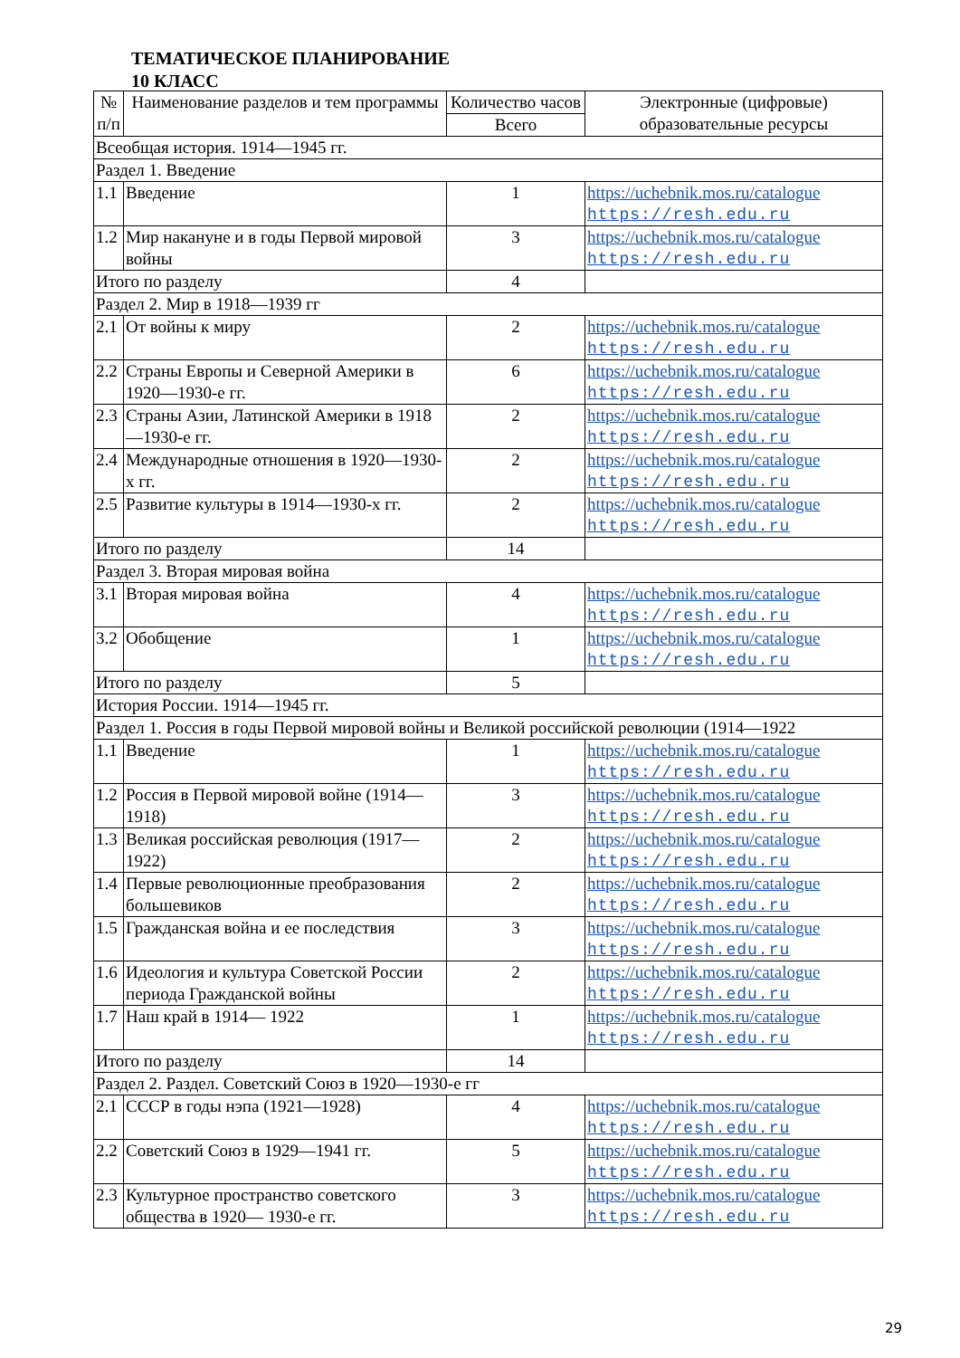ТЕМАТИЧЕСКОЕ ПЛАНИРОВАНИЕ
10 КЛАСС
| № п/п | Наименование разделов и тем программы | Количество часов | Электронные (цифровые) образовательные ресурсы |
| --- | --- | --- | --- |
| | | Всего | |
| Всеобщая история. 1914—1945 гг. | | | |
| Раздел 1. Введение | | | |
| 1.1 | Введение | 1 | https://uchebnik.mos.ru/catalogue https://resh.edu.ru |
| 1.2 | Мир накануне и в годы Первой мировой войны | 3 | https://uchebnik.mos.ru/catalogue https://resh.edu.ru |
| Итого по разделу | | 4 | |
| Раздел 2. Мир в 1918—1939 гг | | | |
| 2.1 | От войны к миру | 2 | https://uchebnik.mos.ru/catalogue https://resh.edu.ru |
| 2.2 | Страны Европы и Северной Америки в 1920—1930-е гг. | 6 | https://uchebnik.mos.ru/catalogue https://resh.edu.ru |
| 2.3 | Страны Азии, Латинской Америки в 1918—1930-е гг. | 2 | https://uchebnik.mos.ru/catalogue https://resh.edu.ru |
| 2.4 | Международные отношения в 1920—1930-х гг. | 2 | https://uchebnik.mos.ru/catalogue https://resh.edu.ru |
| 2.5 | Развитие культуры в 1914—1930-х гг. | 2 | https://uchebnik.mos.ru/catalogue https://resh.edu.ru |
| Итого по разделу | | 14 | |
| Раздел 3. Вторая мировая война | | | |
| 3.1 | Вторая мировая война | 4 | https://uchebnik.mos.ru/catalogue https://resh.edu.ru |
| 3.2 | Обобщение | 1 | https://uchebnik.mos.ru/catalogue https://resh.edu.ru |
| Итого по разделу | | 5 | |
| История России. 1914—1945 гг. | | | |
| Раздел 1. Россия в годы Первой мировой войны и Великой российской революции (1914—1922 | | | |
| 1.1 | Введение | 1 | https://uchebnik.mos.ru/catalogue https://resh.edu.ru |
| 1.2 | Россия в Первой мировой войне (1914—1918) | 3 | https://uchebnik.mos.ru/catalogue https://resh.edu.ru |
| 1.3 | Великая российская революция (1917— 1922) | 2 | https://uchebnik.mos.ru/catalogue https://resh.edu.ru |
| 1.4 | Первые революционные преобразования большевиков | 2 | https://uchebnik.mos.ru/catalogue https://resh.edu.ru |
| 1.5 | Гражданская война и ее последствия | 3 | https://uchebnik.mos.ru/catalogue https://resh.edu.ru |
| 1.6 | Идеология и культура Советской России периода Гражданской войны | 2 | https://uchebnik.mos.ru/catalogue https://resh.edu.ru |
| 1.7 | Наш край в 1914— 1922 | 1 | https://uchebnik.mos.ru/catalogue https://resh.edu.ru |
| Итого по разделу | | 14 | |
| Раздел 2. Раздел. Советский Союз в 1920—1930-е гг | | | |
| 2.1 | СССР в годы нэпа (1921—1928) | 4 | https://uchebnik.mos.ru/catalogue https://resh.edu.ru |
| 2.2 | Советский Союз в 1929—1941 гг. | 5 | https://uchebnik.mos.ru/catalogue https://resh.edu.ru |
| 2.3 | Культурное пространство советского общества в 1920— 1930-е гг. | 3 | https://uchebnik.mos.ru/catalogue https://resh.edu.ru |
29